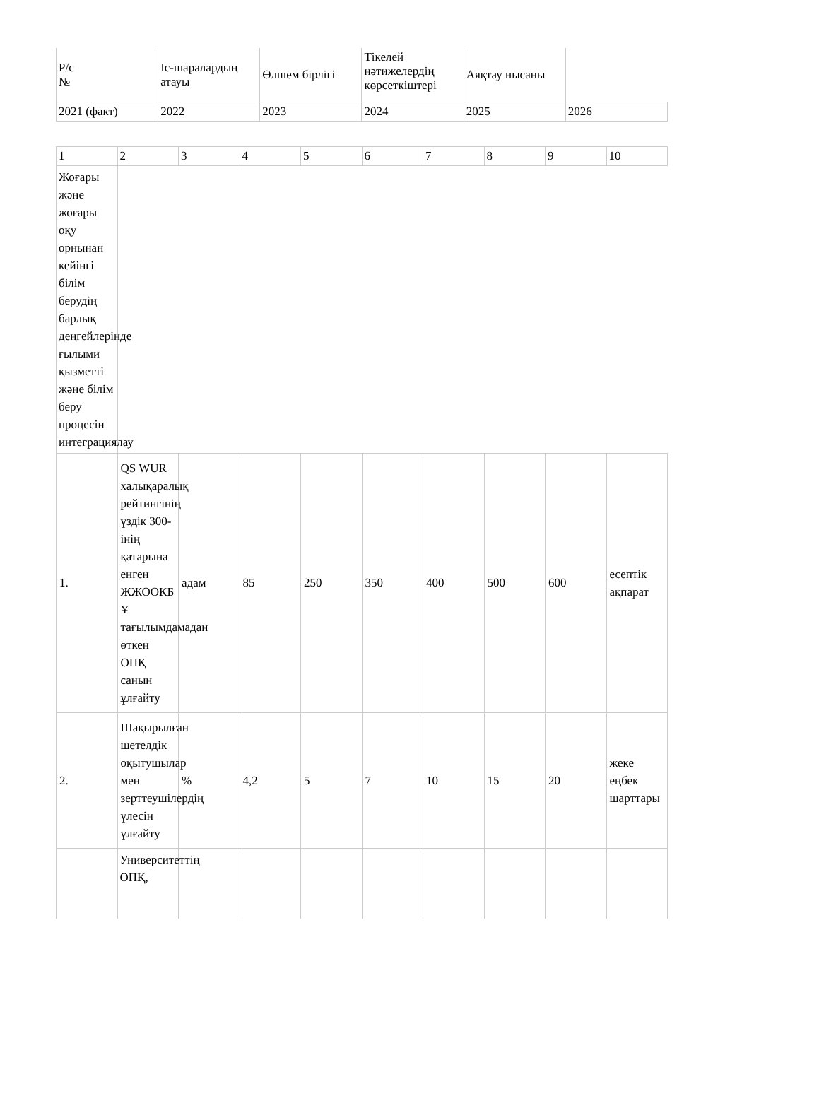| Р/с № | Іс-шаралардың атауы | Өлшем бірлігі | Тікелей нәтижелердің көрсеткіштері | Аяқтау нысаны | |
| 2021 (факт) | 2022 | 2023 | 2024 | 2025 | 2026 |
| 1 | 2 | 3 | 4 | 5 | 6 | 7 | 8 | 9 | 10 |
| Жоғары және жоғары оқу орнынан кейінгі білім берудің барлық деңгейлерінде ғылыми қызметті және білім беру процесін интеграциялау | | | | | | | | | |
| 1. | QS WUR халықаралық рейтингінің үздік 300-інің қатарына енген ЖЖООКБ Ұ тағылымдамадан өткен ОПҚ санын ұлғайту | адам | 85 | 250 | 350 | 400 | 500 | 600 | есептік ақпарат |
| 2. | Шақырылған шетелдік оқытушылар мен зерттеушілердің үлесін ұлғайту | % | 4,2 | 5 | 7 | 10 | 15 | 20 | жеке еңбек шарттары |
| | Университеттің ОПҚ, | | | | | | | | |